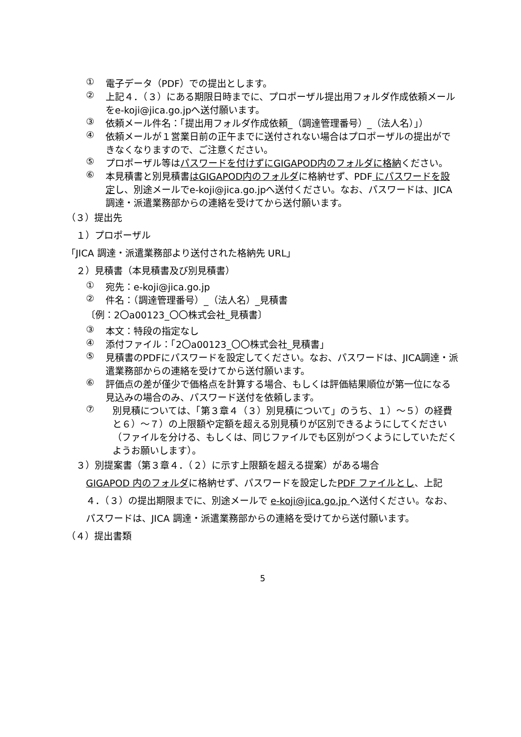① 電子データ（PDF）での提出とします。
② 上記４．（３）にある期限日時までに、プロポーザル提出用フォルダ作成依頼メールをe-koji@jica.go.jpへ送付願います。
③ 依頼メール件名：「提出用フォルダ作成依頼_（調達管理番号）_（法人名）」）
④ 依頼メールが１営業日前の正午までに送付されない場合はプロポーザルの提出ができなくなりますので、ご注意ください。
⑤ プロポーザル等はパスワードを付けずにGIGAPOD内のフォルダに格納ください。
⑥ 本見積書と別見積書はGIGAPOD内のフォルダに格納せず、PDF にパスワードを設定し、別途メールでe-koji@jica.go.jpへ送付ください。なお、パスワードは、JICA調達・派遣業務部からの連絡を受けてから送付願います。
（３）提出先
１）プロポーザル
「JICA 調達・派遣業務部より送付された格納先 URL」
２）見積書（本見積書及び別見積書）
① 宛先：e-koji@jica.go.jp
② 件名：（調達管理番号）_（法人名）_見積書
〔例：2〇a00123_〇〇株式会社_見積書〕
③ 本文：特段の指定なし
④ 添付ファイル：「2〇a00123_〇〇株式会社_見積書」
⑤ 見積書のPDFにパスワードを設定してください。なお、パスワードは、JICA調達・派遣業務部からの連絡を受けてから送付願います。
⑥ 評価点の差が僅少で価格点を計算する場合、もしくは評価結果順位が第一位になる見込みの場合のみ、パスワード送付を依頼します。
⑦ 別見積については、「第３章４（３）別見積について」のうち、１）～５）の経費と６）～７）の上限額や定額を超える別見積りが区別できるようにしてください（ファイルを分ける、もしくは、同じファイルでも区別がつくようにしていただくようお願いします）。
３）別提案書（第３章４．（２）に示す上限額を超える提案）がある場合
GIGAPOD 内のフォルダに格納せず、パスワードを設定したPDF ファイルとし、上記４．（３）の提出期限までに、別途メールで e-koji@jica.go.jp へ送付ください。なお、パスワードは、JICA 調達・派遣業務部からの連絡を受けてから送付願います。
（４）提出書類
5